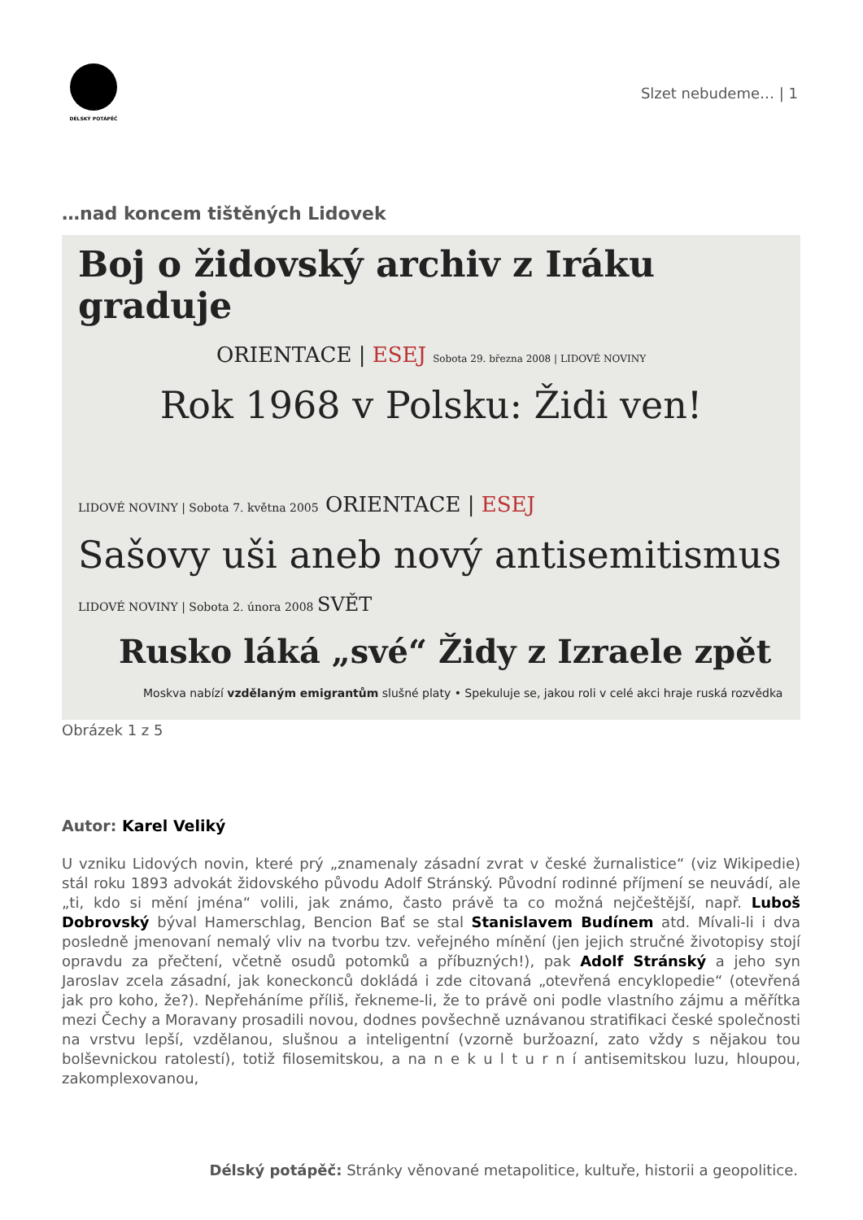DÉLSKÝ POTÁPĚČ
Slzet nebudeme… | 1
…nad koncem tištěných Lidovek
Boj o židovský archiv z Iráku graduje
ORIENTACE | ESEJ Sobota 29. března 2008 | LIDOVÉ NOVINY
Rok 1968 v Polsku: Židi ven!
LIDOVÉ NOVINY | Sobota 7. května 2005 ORIENTACE | ESEJ
Sašovy uši aneb nový antisemitismus
LIDOVÉ NOVINY | Sobota 2. února 2008 SVĚT
Rusko láká „své“ Židy z Izraele zpět
Moskva nabízí vzdělaným emigrantům slušné platy • Spekuluje se, jakou roli v celé akci hraje ruská rozvědka
Obrázek 1 z 5
Autor: Karel Veliký
U vzniku Lidových novin, které prý „znamenaly zásadní zvrat v české žurnalistice“ (viz Wikipedie) stál roku 1893 advokát židovského původu Adolf Stránský. Původní rodinné příjmení se neuvádí, ale „ti, kdo si mění jména“ volili, jak známo, často právě ta co možná nejčeštější, např. Luboš Dobrovský býval Hamerschlag, Bencion Bať se stal Stanislavem Budínem atd. Mívali-li i dva posledně jmenovaní nemalý vliv na tvorbu tzv. veřejného mínění (jen jejich stručné životopisy stojí opravdu za přečtení, včetně osudů potomků a příbuzných!), pak Adolf Stránský a jeho syn Jaroslav zcela zásadní, jak koneckonců dokládá i zde citovaná „otevřená encyklopedie“ (otevřená jak pro koho, že?). Nepřeháníme příliš, řekneme-li, že to právě oni podle vlastního zájmu a měřítka mezi Čechy a Moravany prosadili novou, dodnes povšechně uznávanou stratifikaci české společnosti na vrstvu lepší, vzdělanou, slušnou a inteligentní (vzorně buržoazní, zato vždy s nějakou tou bolševnickou ratolestí), totiž filosemitskou, a na n e k u l t u r n í antisemitskou luzu, hloupou, zakomplexovanou,
Délský potápěč: Stránky věnované metapolitice, kultuře, historii a geopolitice.